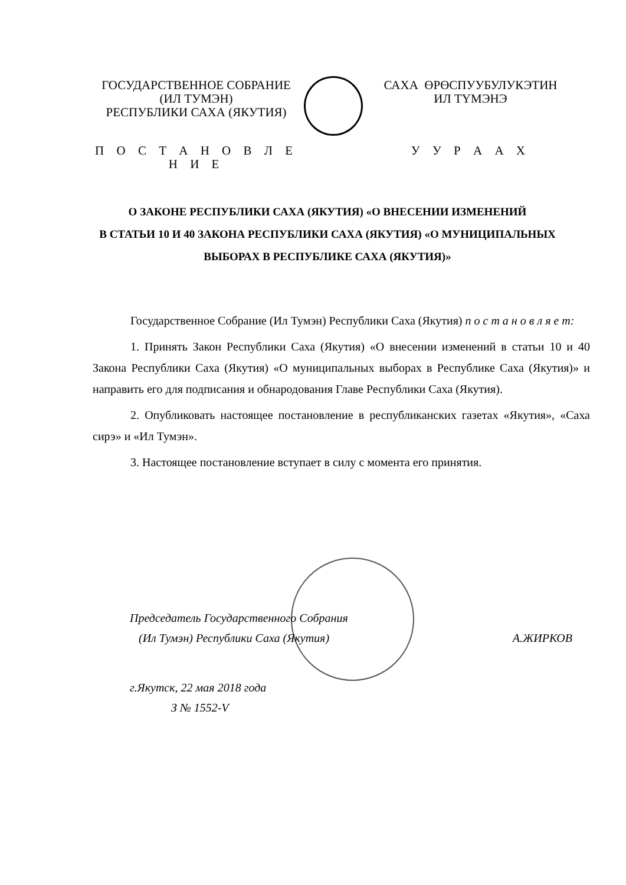ГОСУДАРСТВЕННОЕ СОБРАНИЕ
(ИЛ ТУМЭН)
РЕСПУБЛИКИ САХА (ЯКУТИЯ)
П О С Т А Н О В Л Е Н И Е
САХА ӨРӨСПУУБУЛУКЭТИН
ИЛ ТҮМЭНЭ
У У Р А А Х
О ЗАКОНЕ РЕСПУБЛИКИ САХА (ЯКУТИЯ) «О ВНЕСЕНИИ ИЗМЕНЕНИЙ
В СТАТЬИ 10 И 40 ЗАКОНА РЕСПУБЛИКИ САХА (ЯКУТИЯ) «О МУНИЦИПАЛЬНЫХ
ВЫБОРАХ В РЕСПУБЛИКЕ САХА (ЯКУТИЯ)»
Государственное Собрание (Ил Тумэн) Республики Саха (Якутия) п о с т а н о в л я е т:
1. Принять Закон Республики Саха (Якутия) «О внесении изменений в статьи 10 и 40 Закона Республики Саха (Якутия) «О муниципальных выборах в Республике Саха (Якутия)» и направить его для подписания и обнародования Главе Республики Саха (Якутия).
2. Опубликовать настоящее постановление в республиканских газетах «Якутия», «Саха сирэ» и «Ил Тумэн».
3. Настоящее постановление вступает в силу с момента его принятия.
Председатель Государственного Собрания
(Ил Тумэн) Республики Саха (Якутия) А.ЖИРКОВ
г.Якутск, 22 мая 2018 года
З № 1552-V